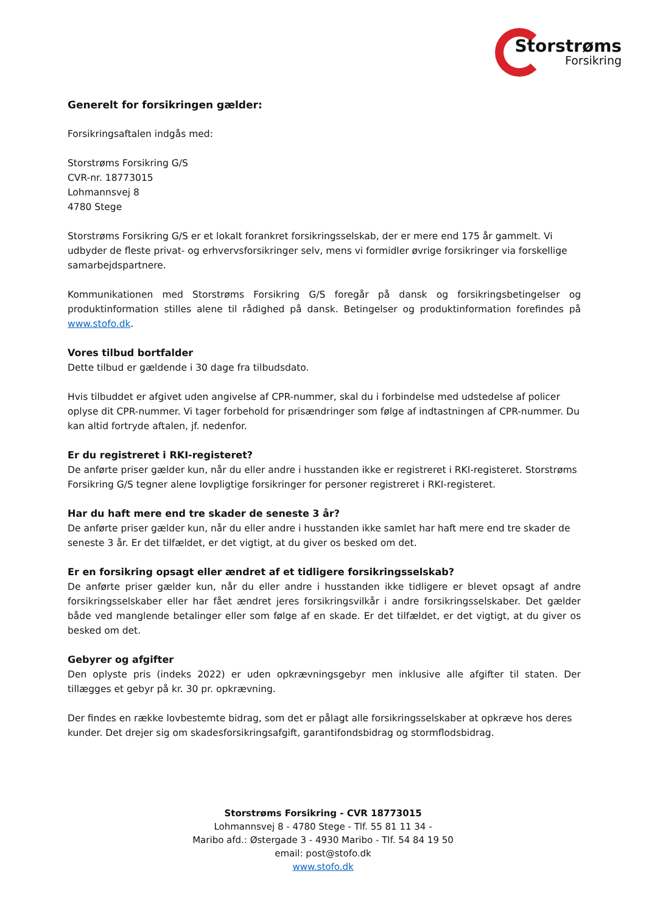Storstrøms
Forsikring
Generelt for forsikringen gælder:
Forsikringsaftalen indgås med:
Storstrøms Forsikring G/S
CVR-nr. 18773015
Lohmannsvej 8
4780 Stege
Storstrøms Forsikring G/S er et lokalt forankret forsikringsselskab, der er mere end 175 år gammelt. Vi udbyder de fleste privat- og erhvervsforsikringer selv, mens vi formidler øvrige forsikringer via forskellige samarbejdspartnere.
Kommunikationen med Storstrøms Forsikring G/S foregår på dansk og forsikringsbetingelser og produktinformation stilles alene til rådighed på dansk. Betingelser og produktinformation forefindes på www.stofo.dk.
Vores tilbud bortfalder
Dette tilbud er gældende i 30 dage fra tilbudsdato.
Hvis tilbuddet er afgivet uden angivelse af CPR-nummer, skal du i forbindelse med udstedelse af policer oplyse dit CPR-nummer. Vi tager forbehold for prisændringer som følge af indtastningen af CPR-nummer. Du kan altid fortryde aftalen, jf. nedenfor.
Er du registreret i RKI-registeret?
De anførte priser gælder kun, når du eller andre i husstanden ikke er registreret i RKI-registeret. Storstrøms Forsikring G/S tegner alene lovpligtige forsikringer for personer registreret i RKI-registeret.
Har du haft mere end tre skader de seneste 3 år?
De anførte priser gælder kun, når du eller andre i husstanden ikke samlet har haft mere end tre skader de seneste 3 år. Er det tilfældet, er det vigtigt, at du giver os besked om det.
Er en forsikring opsagt eller ændret af et tidligere forsikringsselskab?
De anførte priser gælder kun, når du eller andre i husstanden ikke tidligere er blevet opsagt af andre forsikringsselskaber eller har fået ændret jeres forsikringsvilkår i andre forsikringsselskaber. Det gælder både ved manglende betalinger eller som følge af en skade. Er det tilfældet, er det vigtigt, at du giver os besked om det.
Gebyrer og afgifter
Den oplyste pris (indeks 2022) er uden opkrævningsgebyr men inklusive alle afgifter til staten. Der tillægges et gebyr på kr. 30 pr. opkrævning.
Der findes en række lovbestemte bidrag, som det er pålagt alle forsikringsselskaber at opkræve hos deres kunder. Det drejer sig om skadesforsikringsafgift, garantifondsbidrag og stormflodsbidrag.
Storstrøms Forsikring - CVR 18773015
Lohmannsvej 8 - 4780 Stege - Tlf. 55 81 11 34 -
Maribo afd.: Østergade 3 - 4930 Maribo - Tlf. 54 84 19 50
email: post@stofo.dk
www.stofo.dk